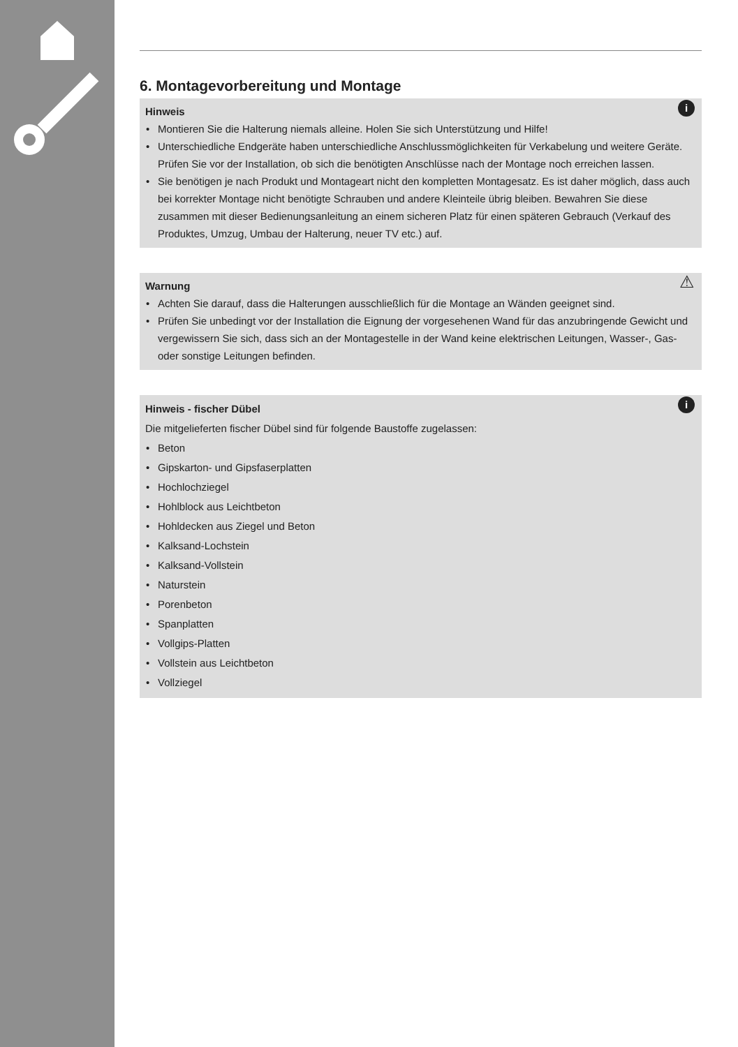6. Montagevorbereitung und Montage
i
Hinweis
• Montieren Sie die Halterung niemals alleine. Holen Sie sich Unterstützung und Hilfe!
• Unterschiedliche Endgeräte haben unterschiedliche Anschlussmöglichkeiten für Verkabelung und weitere Geräte. Prüfen Sie vor der Installation, ob sich die benötigten Anschlüsse nach der Montage noch erreichen lassen.
• Sie benötigen je nach Produkt und Montageart nicht den kompletten Montagesatz. Es ist daher möglich, dass auch bei korrekter Montage nicht benötigte Schrauben und andere Kleinteile übrig bleiben. Bewahren Sie diese zusammen mit dieser Bedienungsanleitung an einem sicheren Platz für einen späteren Gebrauch (Verkauf des Produktes, Umzug, Umbau der Halterung, neuer TV etc.) auf.
⚠
Warnung
• Achten Sie darauf, dass die Halterungen ausschließlich für die Montage an Wänden geeignet sind.
• Prüfen Sie unbedingt vor der Installation die Eignung der vorgesehenen Wand für das anzubringende Gewicht und vergewissern Sie sich, dass sich an der Montagestelle in der Wand keine elektrischen Leitungen, Wasser-, Gas- oder sonstige Leitungen befinden.
i
Hinweis - fischer Dübel
Die mitgelieferten fischer Dübel sind für folgende Baustoffe zugelassen:
• Beton
• Gipskarton- und Gipsfaserplatten
• Hochlochziegel
• Hohlblock aus Leichtbeton
• Hohldecken aus Ziegel und Beton
• Kalksand-Lochstein
• Kalksand-Vollstein
• Naturstein
• Porenbeton
• Spanplatten
• Vollgips-Platten
• Vollstein aus Leichtbeton
• Vollziegel